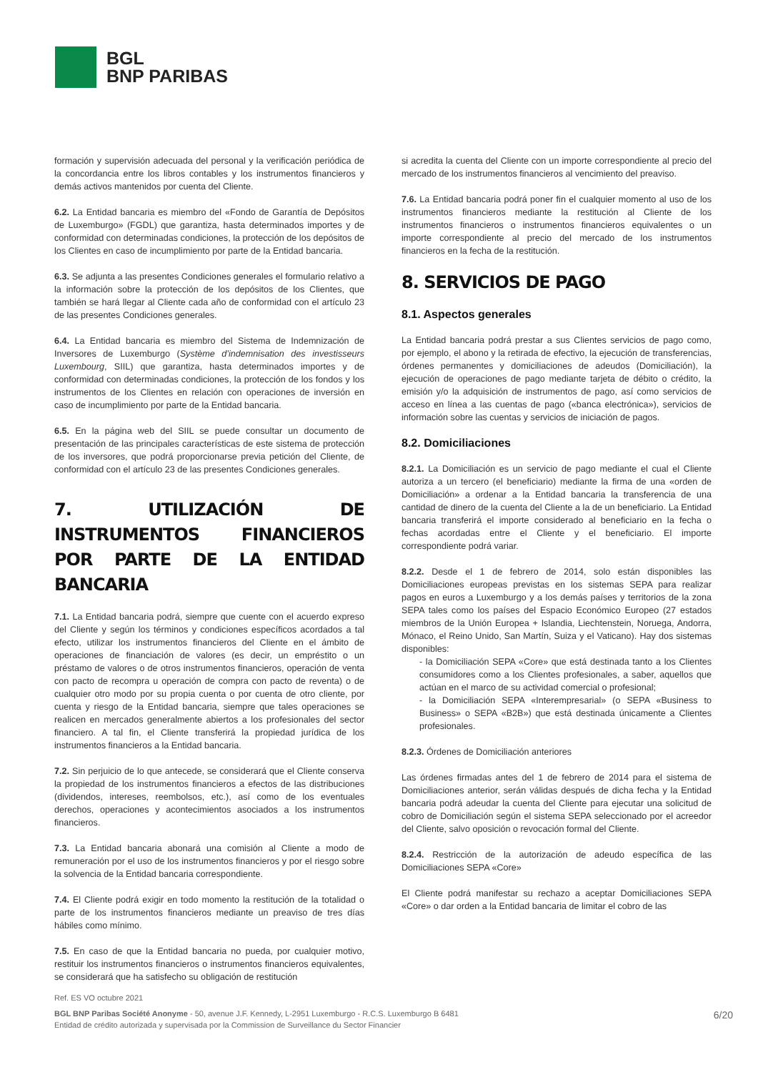BGL
BNP PARIBAS
formación y supervisión adecuada del personal y la verificación periódica de la concordancia entre los libros contables y los instrumentos financieros y demás activos mantenidos por cuenta del Cliente.
6.2. La Entidad bancaria es miembro del «Fondo de Garantía de Depósitos de Luxemburgo» (FGDL) que garantiza, hasta determinados importes y de conformidad con determinadas condiciones, la protección de los depósitos de los Clientes en caso de incumplimiento por parte de la Entidad bancaria.
6.3. Se adjunta a las presentes Condiciones generales el formulario relativo a la información sobre la protección de los depósitos de los Clientes, que también se hará llegar al Cliente cada año de conformidad con el artículo 23 de las presentes Condiciones generales.
6.4. La Entidad bancaria es miembro del Sistema de Indemnización de Inversores de Luxemburgo (Système d’indemnisation des investisseurs Luxembourg, SIIL) que garantiza, hasta determinados importes y de conformidad con determinadas condiciones, la protección de los fondos y los instrumentos de los Clientes en relación con operaciones de inversión en caso de incumplimiento por parte de la Entidad bancaria.
6.5. En la página web del SIIL se puede consultar un documento de presentación de las principales características de este sistema de protección de los inversores, que podrá proporcionarse previa petición del Cliente, de conformidad con el artículo 23 de las presentes Condiciones generales.
7. UTILIZACIÓN DE INSTRUMENTOS FINANCIEROS POR PARTE DE LA ENTIDAD BANCARIA
7.1. La Entidad bancaria podrá, siempre que cuente con el acuerdo expreso del Cliente y según los términos y condiciones específicos acordados a tal efecto, utilizar los instrumentos financieros del Cliente en el ámbito de operaciones de financiación de valores (es decir, un empréstito o un préstamo de valores o de otros instrumentos financieros, operación de venta con pacto de recompra u operación de compra con pacto de reventa) o de cualquier otro modo por su propia cuenta o por cuenta de otro cliente, por cuenta y riesgo de la Entidad bancaria, siempre que tales operaciones se realicen en mercados generalmente abiertos a los profesionales del sector financiero. A tal fin, el Cliente transferirá la propiedad jurídica de los instrumentos financieros a la Entidad bancaria.
7.2. Sin perjuicio de lo que antecede, se considerará que el Cliente conserva la propiedad de los instrumentos financieros a efectos de las distribuciones (dividendos, intereses, reembolsos, etc.), así como de los eventuales derechos, operaciones y acontecimientos asociados a los instrumentos financieros.
7.3. La Entidad bancaria abonará una comisión al Cliente a modo de remuneración por el uso de los instrumentos financieros y por el riesgo sobre la solvencia de la Entidad bancaria correspondiente.
7.4. El Cliente podrá exigir en todo momento la restitución de la totalidad o parte de los instrumentos financieros mediante un preaviso de tres días hábiles como mínimo.
7.5. En caso de que la Entidad bancaria no pueda, por cualquier motivo, restituir los instrumentos financieros o instrumentos financieros equivalentes, se considerará que ha satisfecho su obligación de restitución
si acredita la cuenta del Cliente con un importe correspondiente al precio del mercado de los instrumentos financieros al vencimiento del preaviso.
7.6. La Entidad bancaria podrá poner fin el cualquier momento al uso de los instrumentos financieros mediante la restitución al Cliente de los instrumentos financieros o instrumentos financieros equivalentes o un importe correspondiente al precio del mercado de los instrumentos financieros en la fecha de la restitución.
8. SERVICIOS DE PAGO
8.1. Aspectos generales
La Entidad bancaria podrá prestar a sus Clientes servicios de pago como, por ejemplo, el abono y la retirada de efectivo, la ejecución de transferencias, órdenes permanentes y domiciliaciones de adeudos (Domiciliación), la ejecución de operaciones de pago mediante tarjeta de débito o crédito, la emisión y/o la adquisición de instrumentos de pago, así como servicios de acceso en línea a las cuentas de pago («banca electrónica»), servicios de información sobre las cuentas y servicios de iniciación de pagos.
8.2. Domiciliaciones
8.2.1. La Domiciliación es un servicio de pago mediante el cual el Cliente autoriza a un tercero (el beneficiario) mediante la firma de una «orden de Domiciliación» a ordenar a la Entidad bancaria la transferencia de una cantidad de dinero de la cuenta del Cliente a la de un beneficiario. La Entidad bancaria transferirá el importe considerado al beneficiario en la fecha o fechas acordadas entre el Cliente y el beneficiario. El importe correspondiente podrá variar.
8.2.2. Desde el 1 de febrero de 2014, solo están disponibles las Domiciliaciones europeas previstas en los sistemas SEPA para realizar pagos en euros a Luxemburgo y a los demás países y territorios de la zona SEPA tales como los países del Espacio Económico Europeo (27 estados miembros de la Unión Europea + Islandia, Liechtenstein, Noruega, Andorra, Mónaco, el Reino Unido, San Martín, Suiza y el Vaticano). Hay dos sistemas disponibles:
- la Domiciliación SEPA «Core» que está destinada tanto a los Clientes consumidores como a los Clientes profesionales, a saber, aquellos que actúan en el marco de su actividad comercial o profesional;
- la Domiciliación SEPA «Interempresarial» (o SEPA «Business to Business» o SEPA «B2B») que está destinada únicamente a Clientes profesionales.
8.2.3. Órdenes de Domiciliación anteriores
Las órdenes firmadas antes del 1 de febrero de 2014 para el sistema de Domiciliaciones anterior, serán válidas después de dicha fecha y la Entidad bancaria podrá adeudar la cuenta del Cliente para ejecutar una solicitud de cobro de Domiciliación según el sistema SEPA seleccionado por el acreedor del Cliente, salvo oposición o revocación formal del Cliente.
8.2.4. Restricción de la autorización de adeudo específica de las Domiciliaciones SEPA «Core»
El Cliente podrá manifestar su rechazo a aceptar Domiciliaciones SEPA «Core» o dar orden a la Entidad bancaria de limitar el cobro de las
Ref. ES VO octubre 2021
BGL BNP Paribas Société Anonyme - 50, avenue J.F. Kennedy, L-2951 Luxemburgo - R.C.S. Luxemburgo B 6481
Entidad de crédito autorizada y supervisada por la Commission de Surveillance du Sector Financier
6/20